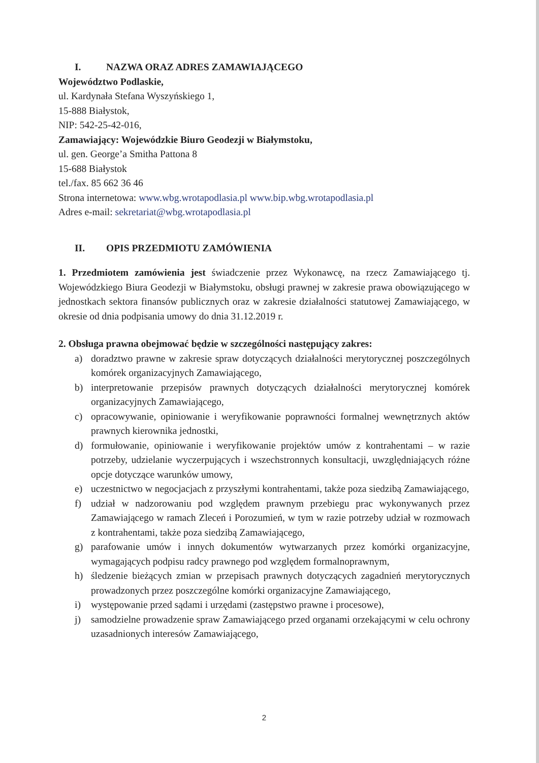I. NAZWA ORAZ ADRES ZAMAWIAJĄCEGO
Województwo Podlaskie,
ul. Kardynała Stefana Wyszyńskiego 1,
15-888 Białystok,
NIP: 542-25-42-016,
Zamawiający: Wojewódzkie Biuro Geodezji w Białymstoku,
ul. gen. George’a Smitha Pattona 8
15-688 Białystok
tel./fax. 85 662 36 46
Strona internetowa: www.wbg.wrotapodlasia.pl www.bip.wbg.wrotapodlasia.pl
Adres e-mail: sekretariat@wbg.wrotapodlasia.pl
II. OPIS PRZEDMIOTU ZAMÓWIENIA
1. Przedmiotem zamówienia jest świadczenie przez Wykonawcę, na rzecz Zamawiającego tj. Wojewódzkiego Biura Geodezji w Białymstoku, obsługi prawnej w zakresie prawa obowiązującego w jednostkach sektora finansów publicznych oraz w zakresie działalności statutowej Zamawiającego, w okresie od dnia podpisania umowy do dnia 31.12.2019 r.
2. Obsługa prawna obejmować będzie w szczególności następujący zakres:
a) doradztwo prawne w zakresie spraw dotyczących działalności merytorycznej poszczególnych komórek organizacyjnych Zamawiającego,
b) interpretowanie przepisów prawnych dotyczących działalności merytorycznej komórek organizacyjnych Zamawiającego,
c) opracowywanie, opiniowanie i weryfikowanie poprawności formalnej wewnętrznych aktów prawnych kierownika jednostki,
d) formułowanie, opiniowanie i weryfikowanie projektów umów z kontrahentami – w razie potrzeby, udzielanie wyczerpujących i wszechstronnych konsultacji, uwzględniających różne opcje dotyczące warunków umowy,
e) uczestnictwo w negocjacjach z przyszłymi kontrahentami, także poza siedzibą Zamawiającego,
f) udział w nadzorowaniu pod względem prawnym przebiegu prac wykonywanych przez Zamawiającego w ramach Zleceń i Porozumień, w tym w razie potrzeby udział w rozmowach z kontrahentami, także poza siedzibą Zamawiającego,
g) parafowanie umów i innych dokumentów wytwarzanych przez komórki organizacyjne, wymagających podpisu radcy prawnego pod względem formalnoprawnym,
h) śledzenie bieżących zmian w przepisach prawnych dotyczących zagadnień merytorycznych prowadzonych przez poszczególne komórki organizacyjne Zamawiającego,
i) występowanie przed sądami i urzędami (zastępstwo prawne i procesowe),
j) samodzielne prowadzenie spraw Zamawiającego przed organami orzekającymi w celu ochrony uzasadnionych interesów Zamawiającego,
2